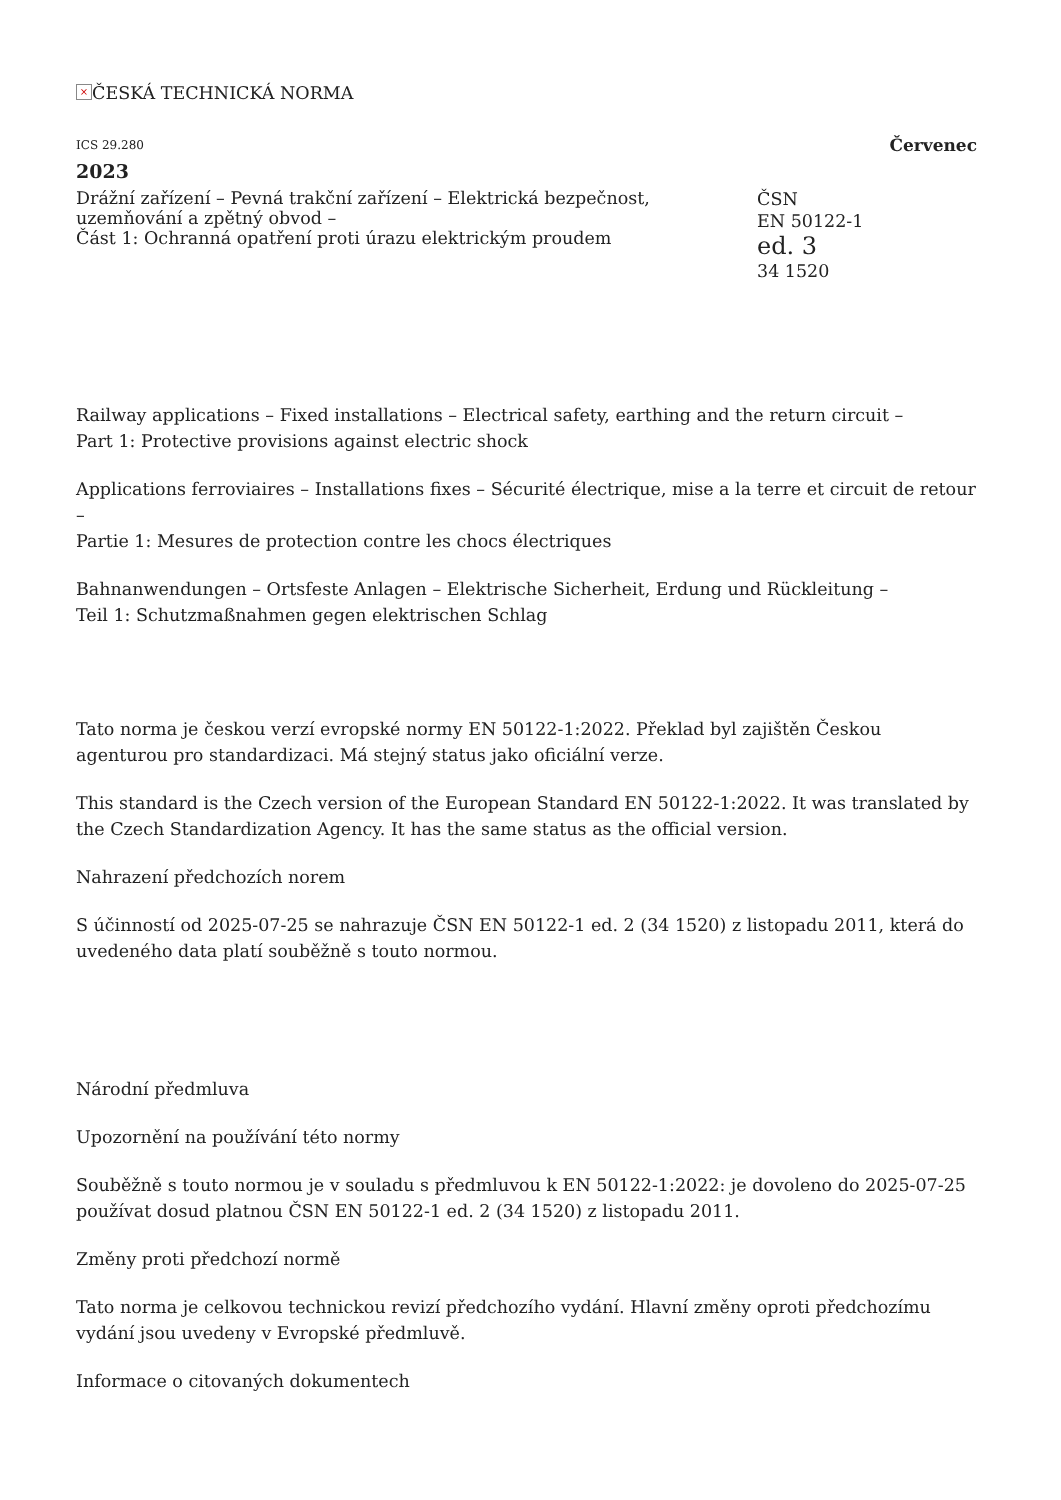× ČESKÁ TECHNICKÁ NORMA
ICS 29.280 Červenec
2023
Drážní zařízení – Pevná trakční zařízení – Elektrická bezpečnost, uzemňování a zpětný obvod –
Část 1: Ochranná opatření proti úrazu elektrickým proudem
ČSN
EN 50122-1
ed. 3
34 1520
Railway applications – Fixed installations – Electrical safety, earthing and the return circuit –
Part 1: Protective provisions against electric shock
Applications ferroviaires – Installations fixes – Sécurité électrique, mise a la terre et circuit de retour –
Partie 1: Mesures de protection contre les chocs électriques
Bahnanwendungen – Ortsfeste Anlagen – Elektrische Sicherheit, Erdung und Rückleitung –
Teil 1: Schutzmaßnahmen gegen elektrischen Schlag
Tato norma je českou verzí evropské normy EN 50122-1:2022. Překlad byl zajištěn Českou agenturou pro standardizaci. Má stejný status jako oficiální verze.
This standard is the Czech version of the European Standard EN 50122-1:2022. It was translated by the Czech Standardization Agency. It has the same status as the official version.
Nahrazení předchozích norem
S účinností od 2025-07-25 se nahrazuje ČSN EN 50122-1 ed. 2 (34 1520) z listopadu 2011, která do uvedeného data platí souběžně s touto normou.
Národní předmluva
Upozornění na používání této normy
Souběžně s touto normou je v souladu s předmluvou k EN 50122-1:2022: je dovoleno do 2025-07-25 používat dosud platnou ČSN EN 50122-1 ed. 2 (34 1520) z listopadu 2011.
Změny proti předchozí normě
Tato norma je celkovou technickou revizí předchozího vydání. Hlavní změny oproti předchozímu vydání jsou uvedeny v Evropské předmluvě.
Informace o citovaných dokumentech